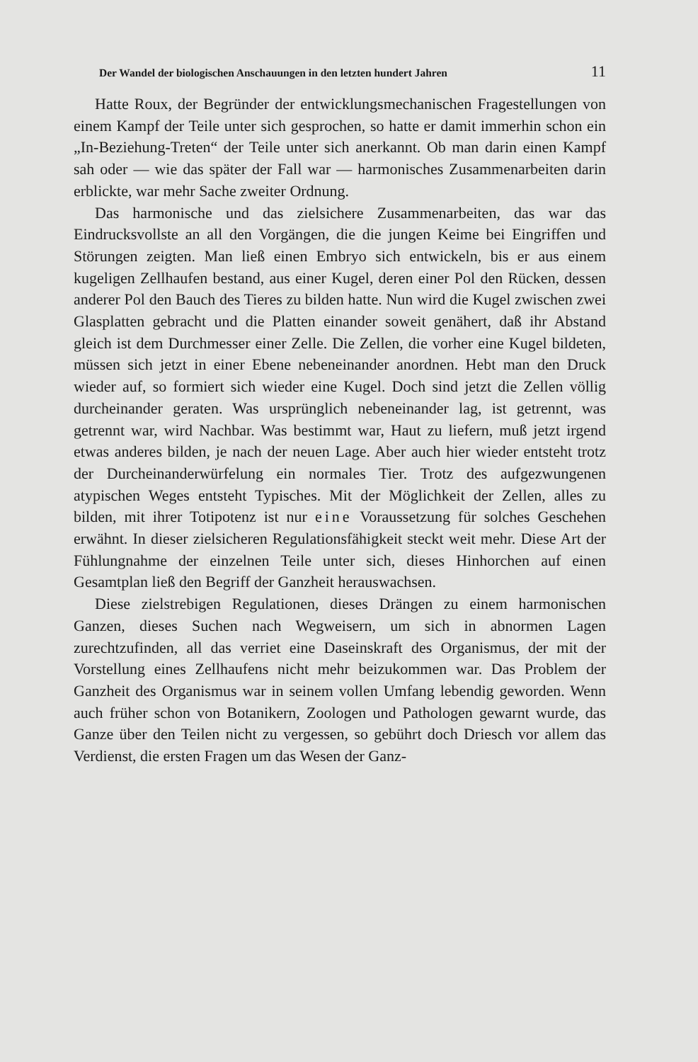Der Wandel der biologischen Anschauungen in den letzten hundert Jahren 11
Hatte Roux, der Begründer der entwicklungsmechanischen Fragestellungen von einem Kampf der Teile unter sich gesprochen, so hatte er damit immerhin schon ein „In-Beziehung-Treten“ der Teile unter sich anerkannt. Ob man darin einen Kampf sah oder — wie das später der Fall war — harmonisches Zusammenarbeiten darin erblickte, war mehr Sache zweiter Ordnung.
Das harmonische und das zielsichere Zusammenarbeiten, das war das Eindrucksvollste an all den Vorgängen, die die jungen Keime bei Eingriffen und Störungen zeigten. Man ließ einen Embryo sich entwickeln, bis er aus einem kugeligen Zellhaufen bestand, aus einer Kugel, deren einer Pol den Rücken, dessen anderer Pol den Bauch des Tieres zu bilden hatte. Nun wird die Kugel zwischen zwei Glasplatten gebracht und die Platten einander soweit genähert, daß ihr Abstand gleich ist dem Durchmesser einer Zelle. Die Zellen, die vorher eine Kugel bildeten, müssen sich jetzt in einer Ebene nebeneinander anordnen. Hebt man den Druck wieder auf, so formiert sich wieder eine Kugel. Doch sind jetzt die Zellen völlig durcheinander geraten. Was ursprünglich nebeneinander lag, ist getrennt, was getrennt war, wird Nachbar. Was bestimmt war, Haut zu liefern, muß jetzt irgend etwas anderes bilden, je nach der neuen Lage. Aber auch hier wieder entsteht trotz der Durcheinanderwürfelung ein normales Tier. Trotz des aufgezwungenen atypischen Weges entsteht Typisches. Mit der Möglichkeit der Zellen, alles zu bilden, mit ihrer Totipotenz ist nur eine Voraussetzung für solches Geschehen erwähnt. In dieser zielsicheren Regulationsfähigkeit steckt weit mehr. Diese Art der Fühlungnahme der einzelnen Teile unter sich, dieses Hinhorchen auf einen Gesamtplan ließ den Begriff der Ganzheit herauswachsen.
Diese zielstrebigen Regulationen, dieses Drängen zu einem harmonischen Ganzen, dieses Suchen nach Wegweisern, um sich in abnormen Lagen zurechtzufinden, all das verriet eine Daseinskraft des Organismus, der mit der Vorstellung eines Zellhaufens nicht mehr beizukommen war. Das Problem der Ganzheit des Organismus war in seinem vollen Umfang lebendig geworden. Wenn auch früher schon von Botanikern, Zoologen und Pathologen gewarnt wurde, das Ganze über den Teilen nicht zu vergessen, so gebührt doch Driesch vor allem das Verdienst, die ersten Fragen um das Wesen der Ganz-